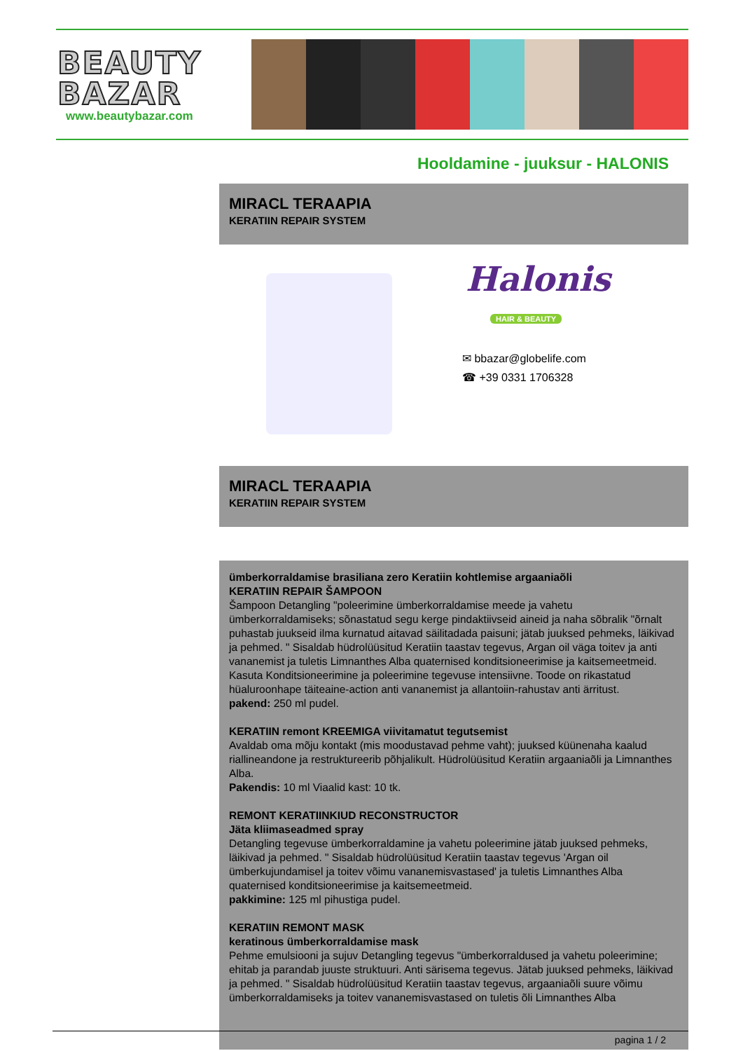BEAUTY
BAZAR
www.beautybazar.com
Hooldamine - juuksur - HALONIS
MIRACL TERAAPIA
KERATIIN REPAIR SYSTEM
Halonis
HAIR & BEAUTY
✉ bbazar@globelife.com
☎ +39 0331 1706328
MIRACL TERAAPIA
KERATIIN REPAIR SYSTEM
ümberkorraldamise brasiliana zero Keratiin kohtlemise argaaniaõli
KERATIIN REPAIR ŠAMPOON
Šampoon Detangling "poleerimine ümberkorraldamise meede ja vahetu ümberkorraldamiseks; sõnastatud segu kerge pindaktiivseid aineid ja naha sõbralik "õrnalt puhastab juukseid ilma kurnatud aitavad säilitadada paisuni; jätab juuksed pehmeks, läikivad ja pehmed. " Sisaldab hüdrolüüsitud Keratiin taastav tegevus, Argan oil väga toitev ja anti vananemist ja tuletis Limnanthes Alba quaternised konditsioneerimise ja kaitsemeetmeid. Kasuta Konditsioneerimine ja poleerimine tegevuse intensiivne. Toode on rikastatud hüaluroonhape täiteaine-action anti vananemist ja allantoiin-rahustav anti ärritust.
pakend: 250 ml pudel.
KERATIIN remont KREEMIGA viivitamatut tegutsemist
Avaldab oma mõju kontakt (mis moodustavad pehme vaht); juuksed küünenaha kaalud riallineandone ja restruktureerib põhjalikult. Hüdrolüüsitud Keratiin argaaniaõli ja Limnanthes Alba.
Pakendis: 10 ml Viaalid kast: 10 tk.
REMONT KERATIINKIUD RECONSTRUCTOR
Jäta kliimaseadmed spray
Detangling tegevuse ümberkorraldamine ja vahetu poleerimine jätab juuksed pehmeks, läikivad ja pehmed. " Sisaldab hüdrolüüsitud Keratiin taastav tegevus 'Argan oil ümberkujundamisel ja toitev võimu vananemisvastased' ja tuletis Limnanthes Alba quaternised konditsioneerimise ja kaitsemeetmeid.
pakkimine: 125 ml pihustiga pudel.
KERATIIN REMONT MASK
keratinous ümberkorraldamise mask
Pehme emulsiooni ja sujuv Detangling tegevus "ümberkorraldused ja vahetu poleerimine; ehitab ja parandab juuste struktuuri. Anti särisema tegevus. Jätab juuksed pehmeks, läikivad ja pehmed. " Sisaldab hüdrolüüsitud Keratiin taastav tegevus, argaaniaõli suure võimu ümberkorraldamiseks ja toitev vananemisvastased on tuletis õli Limnanthes Alba
pagina 1 / 2